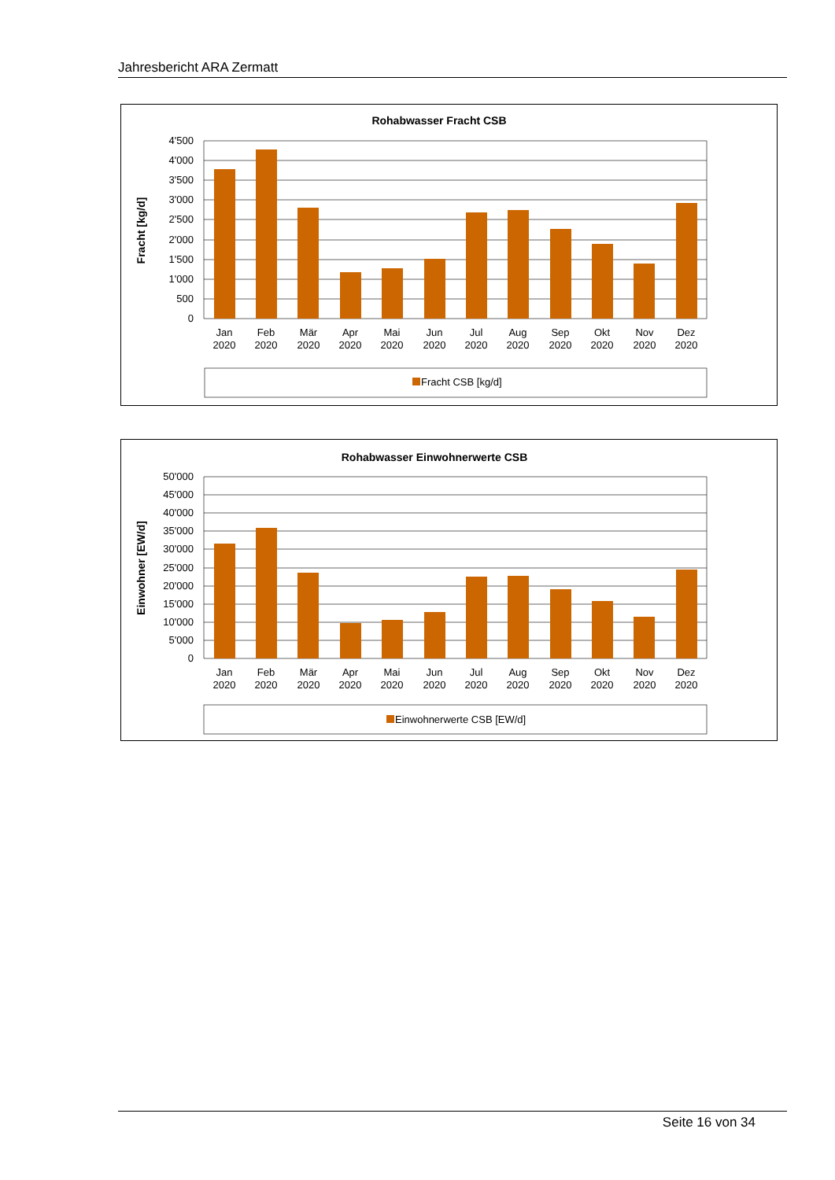Jahresbericht ARA Zermatt
Rohabwasser Fracht CSB
Fracht [kg/d]
4'500
4'000
3'500
3'000
2'500
2'000
1'500
1'000
500
0
Jan
Feb
Mär
Apr
Mai
Jun
Jul
Aug
Sep
Okt
Nov
Dez
2020
2020
2020
2020
2020
2020
2020
2020
2020
2020
2020
2020
Fracht CSB [kg/d]
Rohabwasser Einwohnerwerte CSB
Einwohner [EW/d]
50'000
45'000
40'000
35'000
30'000
25'000
20'000
15'000
10'000
5'000
0
Jan
Feb
Mär
Apr
Mai
Jun
Jul
Aug
Sep
Okt
Nov
Dez
2020
2020
2020
2020
2020
2020
2020
2020
2020
2020
2020
2020
Einwohnerwerte CSB [EW/d]
Seite 16 von 34